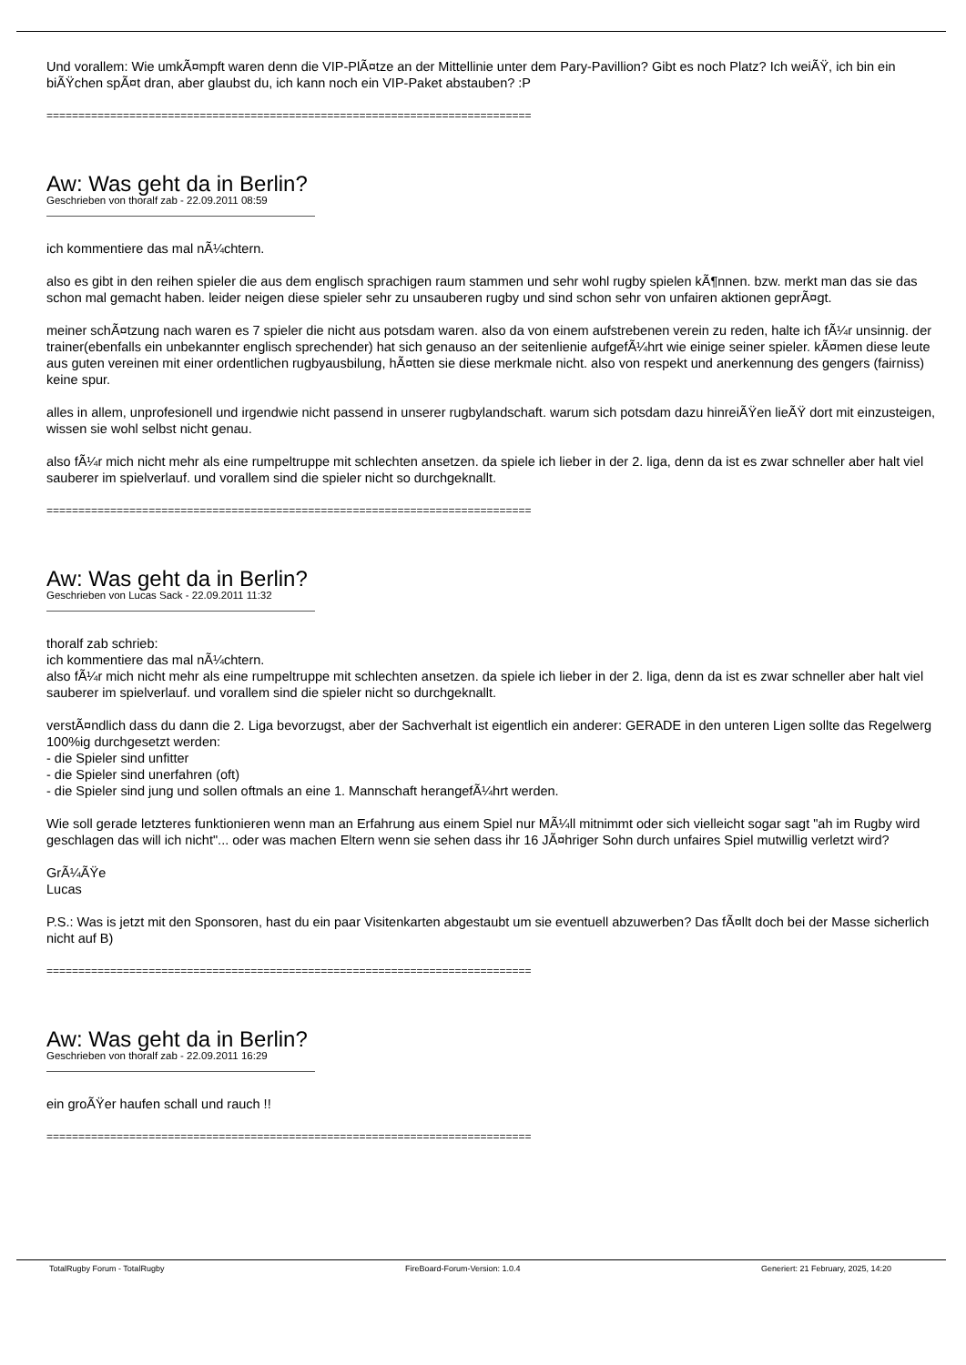Und vorallem: Wie umkÃ¤mpft waren denn die VIP-PlÃ¤tze an der Mittellinie unter dem Pary-Pavillion? Gibt es noch Platz? Ich weiÃŸ, ich bin ein biÃŸchen spÃ¤t dran, aber glaubst du, ich kann noch ein VIP-Paket abstauben? :P
============================================================================
Aw: Was geht da in Berlin?
Geschrieben von thoralf zab - 22.09.2011 08:59
ich kommentiere das mal nÃ¼chtern.
also es gibt in den reihen spieler die aus dem englisch sprachigen raum stammen und sehr wohl rugby spielen kÃ¶nnen. bzw. merkt man das sie das schon mal gemacht haben. leider neigen diese spieler sehr zu unsauberen rugby und sind schon sehr von unfairen aktionen geprÃ¤gt.
meiner schÃ¤tzung nach waren es 7 spieler die nicht aus potsdam waren. also da von einem aufstrebenen verein zu reden, halte ich fÃ¼r unsinnig. der trainer(ebenfalls ein unbekannter englisch sprechender) hat sich genauso an der seitenlienie aufgefÃ¼hrt wie einige seiner spieler. kÃ¤men diese leute aus guten vereinen mit einer ordentlichen rugbyausbilung, hÃ¤tten sie diese merkmale nicht. also von respekt und anerkennung des gengers (fairniss) keine spur.
alles in allem, unprofesionell und irgendwie nicht passend in unserer rugbylandschaft. warum sich potsdam dazu hinreiÃŸen lieÃŸ dort mit einzusteigen, wissen sie wohl selbst nicht genau.
also fÃ¼r mich nicht mehr als eine rumpeltruppe mit schlechten ansetzen. da spiele ich lieber in der 2. liga, denn da ist es zwar schneller aber halt viel sauberer im spielverlauf. und vorallem sind die spieler nicht so durchgeknallt.
============================================================================
Aw: Was geht da in Berlin?
Geschrieben von Lucas Sack - 22.09.2011 11:32
thoralf zab schrieb:
ich kommentiere das mal nÃ¼chtern.
also fÃ¼r mich nicht mehr als eine rumpeltruppe mit schlechten ansetzen. da spiele ich lieber in der 2. liga, denn da ist es zwar schneller aber halt viel sauberer im spielverlauf. und vorallem sind die spieler nicht so durchgeknallt.
verstÃ¤ndlich dass du dann die 2. Liga bevorzugst, aber der Sachverhalt ist eigentlich ein anderer: GERADE in den unteren Ligen sollte das Regelwerg 100%ig durchgesetzt werden:
- die Spieler sind unfitter
- die Spieler sind unerfahren (oft)
- die Spieler sind jung und sollen oftmals an eine 1. Mannschaft herangefÃ¼hrt werden.
Wie soll gerade letzteres funktionieren wenn man an Erfahrung aus einem Spiel nur MÃ¼ll mitnimmt oder sich vielleicht sogar sagt "ah im Rugby wird geschlagen das will ich nicht"... oder was machen Eltern wenn sie sehen dass ihr 16 JÃ¤hriger Sohn durch unfaires Spiel mutwillig verletzt wird?
GrÃ¼ÃŸe
Lucas
P.S.: Was is jetzt mit den Sponsoren, hast du ein paar Visitenkarten abgestaubt um sie eventuell abzuwerben? Das fÃ¤llt doch bei der Masse sicherlich nicht auf B)
============================================================================
Aw: Was geht da in Berlin?
Geschrieben von thoralf zab - 22.09.2011 16:29
ein groÃŸer haufen schall und rauch !!
============================================================================
TotalRugby Forum - TotalRugby FireBoard-Forum-Version: 1.0.4 Generiert: 21 February, 2025, 14:20